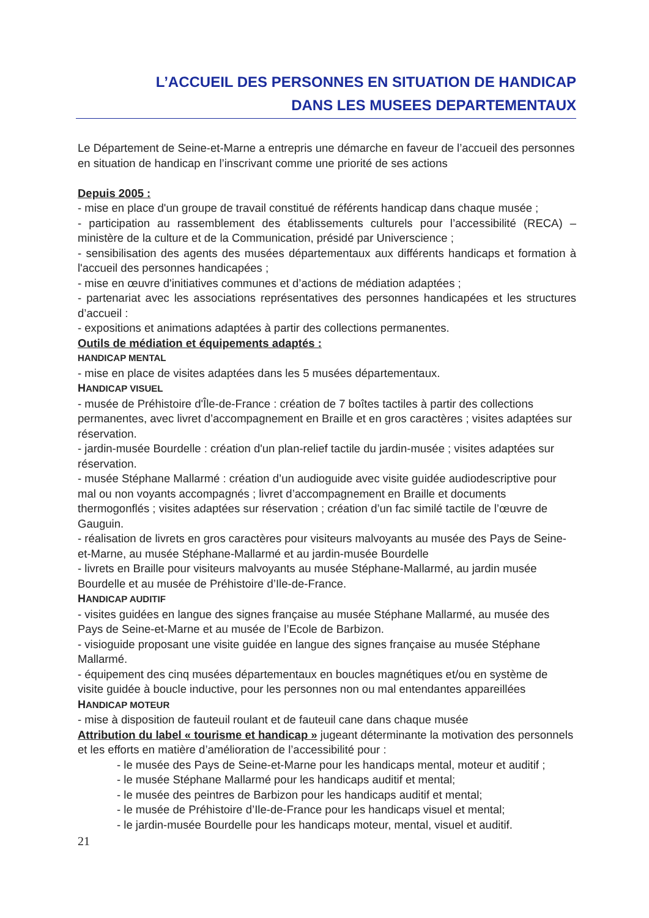L’ACCUEIL DES PERSONNES EN SITUATION DE HANDICAP
DANS LES MUSEES DEPARTEMENTAUX
Le Département de Seine-et-Marne a entrepris une démarche en faveur de l’accueil des personnes en situation de handicap en l’inscrivant comme une priorité de ses actions
Depuis 2005 :
- mise en place d'un groupe de travail constitué de référents handicap dans chaque musée ;
- participation au rassemblement des établissements culturels pour l’accessibilité (RECA) – ministère de la culture et de la Communication, présidé par Universcience ;
- sensibilisation des agents des musées départementaux aux différents handicaps et formation à l'accueil des personnes handicapées ;
- mise en œuvre d'initiatives communes et d’actions de médiation adaptées ;
- partenariat avec les associations représentatives des personnes handicapées et les structures d’accueil :
- expositions et animations adaptées à partir des collections permanentes.
Outils de médiation et équipements adaptés :
HANDICAP MENTAL
- mise en place de visites adaptées dans les 5 musées départementaux.
HANDICAP VISUEL
- musée de Préhistoire d'Île-de-France : création de 7 boîtes tactiles à partir des collections permanentes, avec livret d’accompagnement en Braille et en gros caractères ; visites adaptées sur réservation.
- jardin-musée Bourdelle : création d'un plan-relief tactile du jardin-musée ; visites adaptées sur réservation.
- musée Stéphane Mallarmé : création d’un audioguide avec visite guidée audiodescriptive pour mal ou non voyants accompagnés ; livret d’accompagnement en Braille et documents thermogonflés ; visites adaptées sur réservation ; création d’un fac similé tactile de l’œuvre de Gauguin.
- réalisation de livrets en gros caractères pour visiteurs malvoyants au musée des Pays de Seine-et-Marne, au musée Stéphane-Mallarmé et au jardin-musée Bourdelle
- livrets en Braille pour visiteurs malvoyants au musée Stéphane-Mallarmé, au jardin musée Bourdelle et au musée de Préhistoire d’Ile-de-France.
HANDICAP AUDITIF
- visites guidées en langue des signes française au musée Stéphane Mallarmé, au musée des Pays de Seine-et-Marne et au musée de l’Ecole de Barbizon.
- visioguide proposant une visite guidée en langue des signes française au musée Stéphane Mallarmé.
- équipement des cinq musées départementaux en boucles magnétiques et/ou en système de visite guidée à boucle inductive, pour les personnes non ou mal entendantes appareillées
HANDICAP MOTEUR
- mise à disposition de fauteuil roulant et de fauteuil cane dans chaque musée
Attribution du label « tourisme et handicap » jugeant déterminante la motivation des personnels et les efforts en matière d’amélioration de l’accessibilité pour :
- le musée des Pays de Seine-et-Marne pour les handicaps mental, moteur et auditif ;
- le musée Stéphane Mallarmé pour les handicaps auditif et mental;
- le musée des peintres de Barbizon pour les handicaps auditif et mental;
- le musée de Préhistoire d’Ile-de-France pour les handicaps visuel et mental;
- le jardin-musée Bourdelle pour les handicaps moteur, mental, visuel et auditif.
21